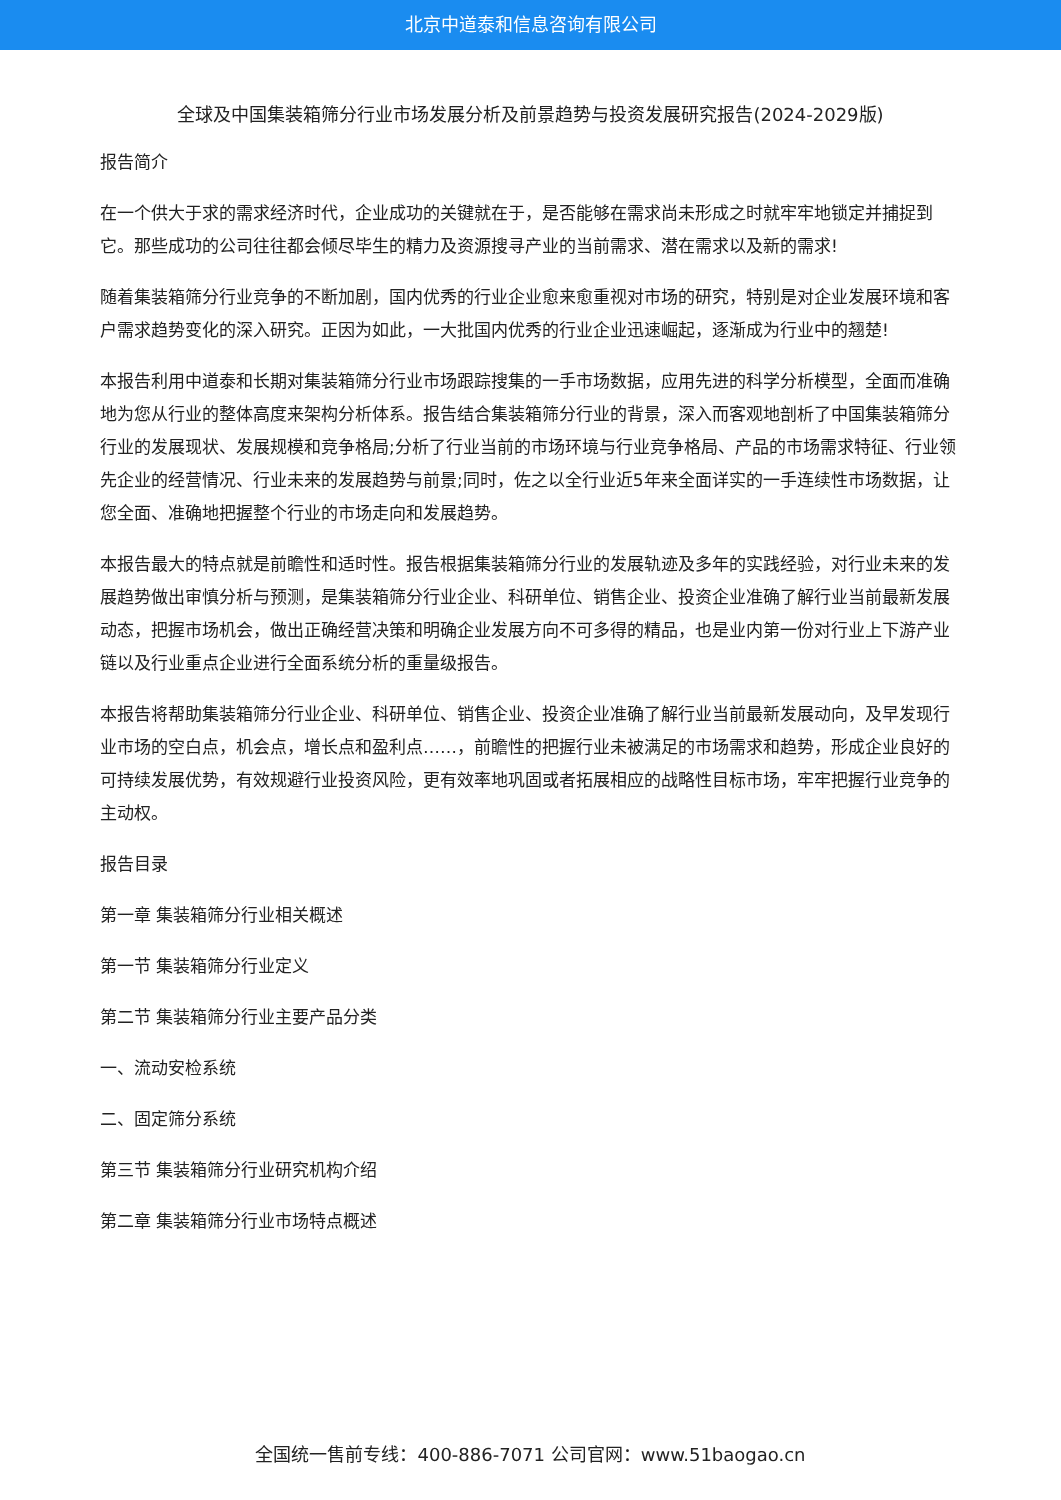北京中道泰和信息咨询有限公司
全球及中国集装箱筛分行业市场发展分析及前景趋势与投资发展研究报告(2024-2029版)
报告简介
在一个供大于求的需求经济时代，企业成功的关键就在于，是否能够在需求尚未形成之时就牢牢地锁定并捕捉到它。那些成功的公司往往都会倾尽毕生的精力及资源搜寻产业的当前需求、潜在需求以及新的需求!
随着集装箱筛分行业竞争的不断加剧，国内优秀的行业企业愈来愈重视对市场的研究，特别是对企业发展环境和客户需求趋势变化的深入研究。正因为如此，一大批国内优秀的行业企业迅速崛起，逐渐成为行业中的翘楚!
本报告利用中道泰和长期对集装箱筛分行业市场跟踪搜集的一手市场数据，应用先进的科学分析模型，全面而准确地为您从行业的整体高度来架构分析体系。报告结合集装箱筛分行业的背景，深入而客观地剖析了中国集装箱筛分行业的发展现状、发展规模和竞争格局;分析了行业当前的市场环境与行业竞争格局、产品的市场需求特征、行业领先企业的经营情况、行业未来的发展趋势与前景;同时，佐之以全行业近5年来全面详实的一手连续性市场数据，让您全面、准确地把握整个行业的市场走向和发展趋势。
本报告最大的特点就是前瞻性和适时性。报告根据集装箱筛分行业的发展轨迹及多年的实践经验，对行业未来的发展趋势做出审慎分析与预测，是集装箱筛分行业企业、科研单位、销售企业、投资企业准确了解行业当前最新发展动态，把握市场机会，做出正确经营决策和明确企业发展方向不可多得的精品，也是业内第一份对行业上下游产业链以及行业重点企业进行全面系统分析的重量级报告。
本报告将帮助集装箱筛分行业企业、科研单位、销售企业、投资企业准确了解行业当前最新发展动向，及早发现行业市场的空白点，机会点，增长点和盈利点……，前瞻性的把握行业未被满足的市场需求和趋势，形成企业良好的可持续发展优势，有效规避行业投资风险，更有效率地巩固或者拓展相应的战略性目标市场，牢牢把握行业竞争的主动权。
报告目录
第一章 集装箱筛分行业相关概述
第一节 集装箱筛分行业定义
第二节 集装箱筛分行业主要产品分类
一、流动安检系统
二、固定筛分系统
第三节 集装箱筛分行业研究机构介绍
第二章 集装箱筛分行业市场特点概述
全国统一售前专线：400-886-7071 公司官网：www.51baogao.cn